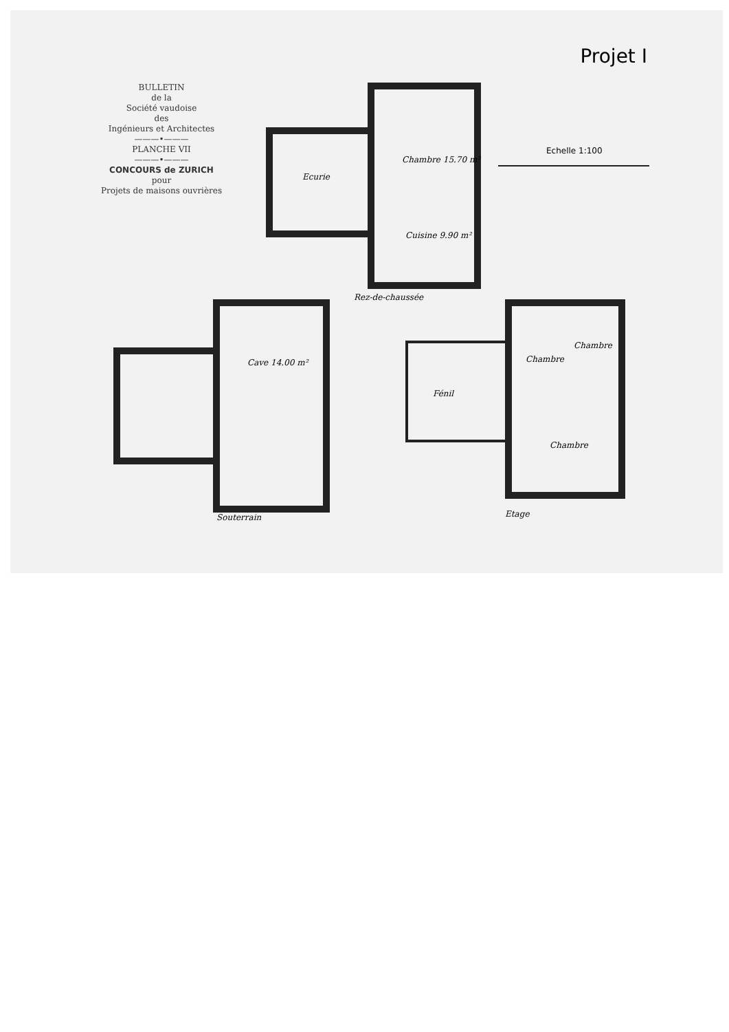BULLETIN
de la
Société vaudoise
des
Ingénieurs et Architectes
———•———
PLANCHE VII
———•———
CONCOURS de ZURICH
pour
Projets de maisons ouvrières
Projet I
Echelle 1:100
Ecurie
Chambre 15.70 m²
Cuisine 9.90 m²
Rez-de-chaussée
Cave 14.00 m²
Souterrain
Fénil
Chambre
Chambre
Chambre
Etage